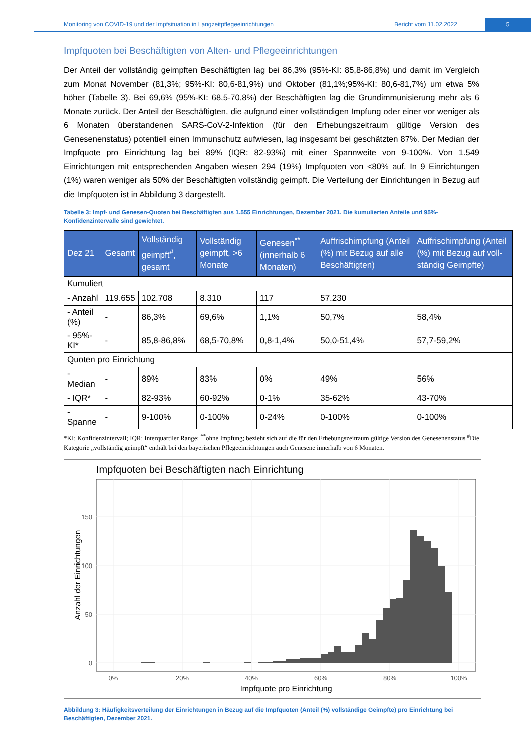Monitoring von COVID-19 und der Impfsituation in Langzeitpflegeeinrichtungen Bericht vom 11.02.2022 5
Impfquoten bei Beschäftigten von Alten- und Pflegeeinrichtungen
Der Anteil der vollständig geimpften Beschäftigten lag bei 86,3% (95%-KI: 85,8-86,8%) und damit im Vergleich zum Monat November (81,3%; 95%-KI: 80,6-81,9%) und Oktober (81,1%;95%-KI: 80,6-81,7%) um etwa 5% höher (Tabelle 3). Bei 69,6% (95%-KI: 68,5-70,8%) der Beschäftigten lag die Grundimmunisierung mehr als 6 Monate zurück. Der Anteil der Beschäftigten, die aufgrund einer vollständigen Impfung oder einer vor weniger als 6 Monaten überstandenen SARS-CoV-2-Infektion (für den Erhebungszeitraum gültige Version des Genesenenstatus) potentiell einen Immunschutz aufwiesen, lag insgesamt bei geschätzten 87%. Der Median der Impfquote pro Einrichtung lag bei 89% (IQR: 82-93%) mit einer Spannweite von 9-100%. Von 1.549 Einrichtungen mit entsprechenden Angaben wiesen 294 (19%) Impfquoten von <80% auf. In 9 Einrichtungen (1%) waren weniger als 50% der Beschäftigten vollständig geimpft. Die Verteilung der Einrichtungen in Bezug auf die Impfquoten ist in Abbildung 3 dargestellt.
Tabelle 3: Impf- und Genesen-Quoten bei Beschäftigten aus 1.555 Einrichtungen, Dezember 2021. Die kumulierten Anteile und 95%-Konfidenzintervalle sind gewichtet.
| Dez 21 | Gesamt | Vollständig geimpft<sup>#</sup>, gesamt | Vollständig geimpft, >6 Monate | Genesen<sup>**</sup> (innerhalb 6 Monaten) | Auffrischimpfung (Anteil (%) mit Bezug auf alle Beschäftigten) | Auffrischimpfung (Anteil (%) mit Bezug auf voll-ständig Geimpfte) |
| --- | --- | --- | --- | --- | --- | --- |
| Kumuliert | | | | | | |
| - Anzahl | 119.655 | 102.708 | 8.310 | 117 | 57.230 | |
| - Anteil (%) | - | 86,3% | 69,6% | 1,1% | 50,7% | 58,4% |
| - 95%-KI* | - | 85,8-86,8% | 68,5-70,8% | 0,8-1,4% | 50,0-51,4% | 57,7-59,2% |
| Quoten pro Einrichtung | | | | | | |
| - Median | - | 89% | 83% | 0% | 49% | 56% |
| - IQR* | - | 82-93% | 60-92% | 0-1% | 35-62% | 43-70% |
| - Spanne | - | 9-100% | 0-100% | 0-24% | 0-100% | 0-100% |
*KI: Konfidenzintervall; IQR: Interquartiler Range; <sup>**</sup>ohne Impfung; bezieht sich auf die für den Erhebungszeitraum gültige Version des Genesenenstatus <sup>#</sup>Die Kategorie „vollständig geimpft“ enthält bei den bayerischen Pflegeeinrichtungen auch Genesene innerhalb von 6 Monaten.
Impfquoten bei Beschäftigten nach Einrichtung
0
50
100
150
0%
20%
40%
60%
80%
100%
Impfquote pro Einrichtung
Anzahl der Einrichtungen
Abbildung 3: Häufigkeitsverteilung der Einrichtungen in Bezug auf die Impfquoten (Anteil (%) vollständige Geimpfte) pro Einrichtung bei Beschäftigten, Dezember 2021.